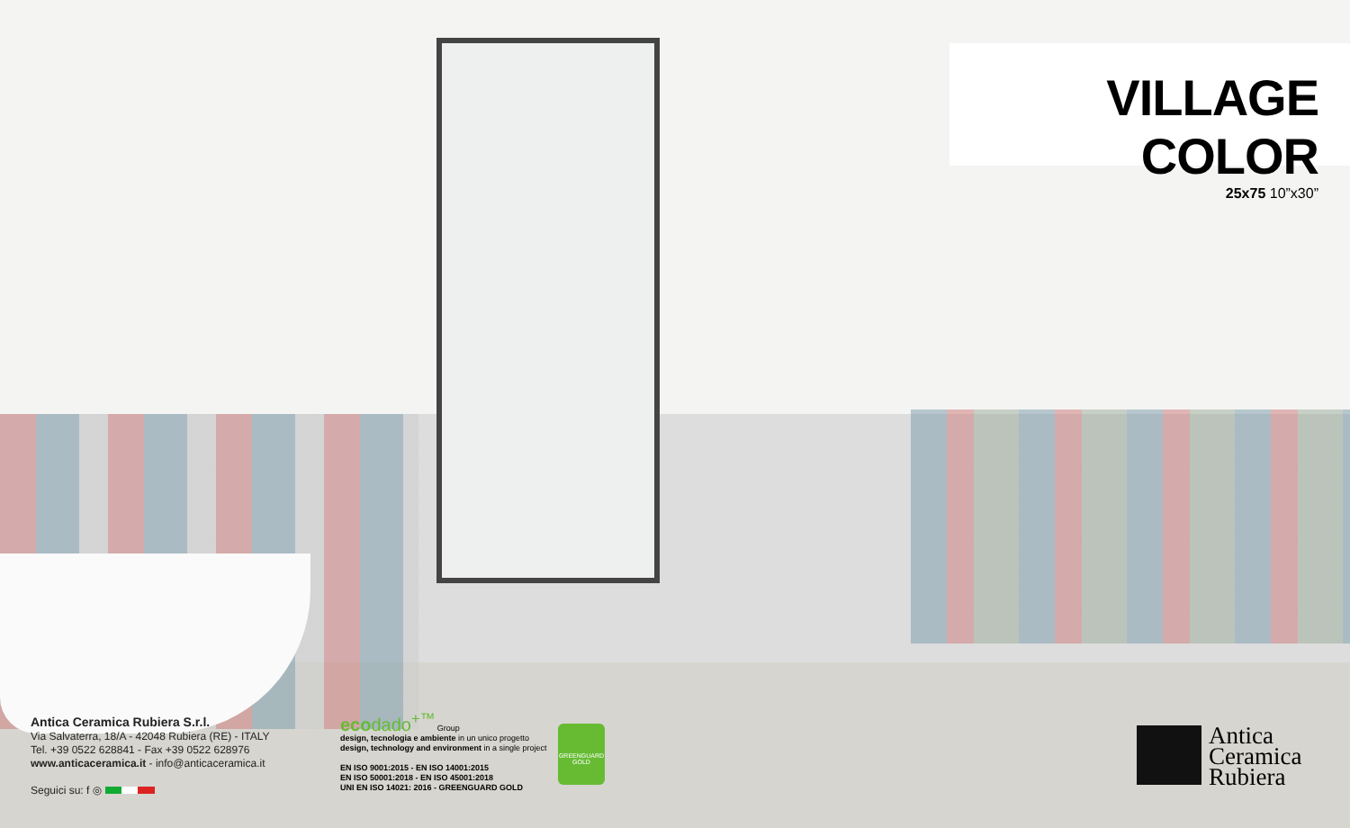VILLAGE COLOR
25x75 10”x30”
Antica Ceramica Rubiera S.r.l.
Via Salvaterra, 18/A - 42048 Rubiera (RE) - ITALY
Tel. +39 0522 628841 - Fax +39 0522 628976
www.anticaceramica.it - info@anticaceramica.it
Seguici su: f ◎
ecodado<sup>+™</sup> Group
design, tecnologia e ambiente in un unico progetto
design, technology and environment in a single project
EN ISO 9001:2015 - EN ISO 14001:2015
EN ISO 50001:2018 - EN ISO 45001:2018
UNI EN ISO 14021: 2016 - GREENGUARD GOLD
GREENGUARD
GOLD
Antica
Ceramica
Rubiera